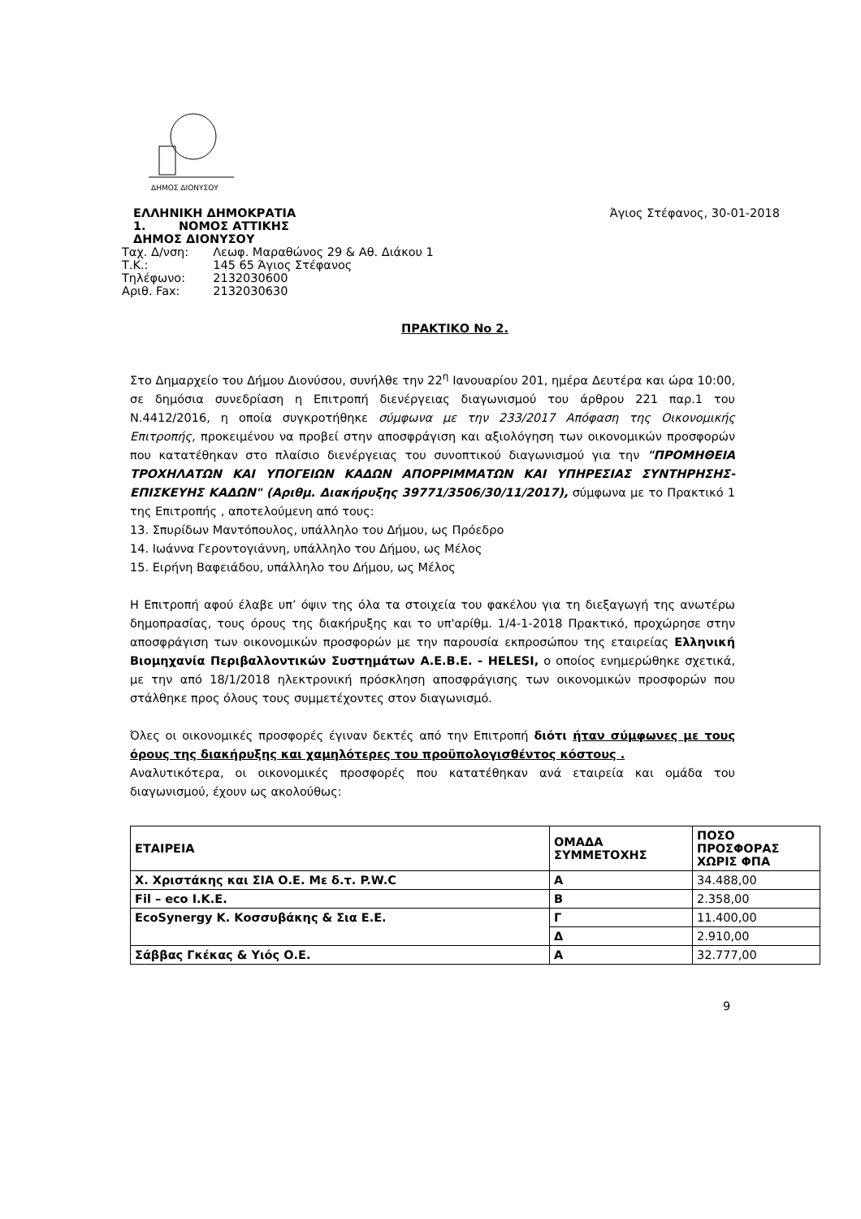ΔΗΜΟΣ ΔΙΟΝΥΣΟΥ
ΕΛΛΗΝΙΚΗ ΔΗΜΟΚΡΑΤΙΑ
1. ΝΟΜΟΣ ΑΤΤΙΚΗΣ
ΔΗΜΟΣ ΔΙΟΝΥΣΟΥ
Άγιος Στέφανος, 30-01-2018
| Ταχ. Δ/νση: | Λεωφ. Μαραθώνος 29 & Αθ. Διάκου 1 |
| Τ.Κ.: | 145 65 Άγιος Στέφανος |
| Τηλέφωνο: | 2132030600 |
| Αριθ. Fax: | 2132030630 |
ΠΡΑΚΤΙΚΟ Νο 2.
Στο Δημαρχείο του Δήμου Διονύσου, συνήλθε την 22<sup>η</sup> Ιανουαρίου 201, ημέρα Δευτέρα και ώρα 10:00, σε δημόσια συνεδρίαση η Επιτροπή διενέργειας διαγωνισμού του άρθρου 221 παρ.1 του Ν.4412/2016, η οποία συγκροτήθηκε σύμφωνα με την 233/2017 Απόφαση της Οικονομικής Επιτροπής, προκειμένου να προβεί στην αποσφράγιση και αξιολόγηση των οικονομικών προσφορών που κατατέθηκαν στο πλαίσιο διενέργειας του συνοπτικού διαγωνισμού για την "ΠΡΟΜΗΘΕΙΑ ΤΡΟΧΗΛΑΤΩΝ ΚΑΙ ΥΠΟΓΕΙΩΝ ΚΑΔΩΝ ΑΠΟΡΡΙΜΜΑΤΩΝ ΚΑΙ ΥΠΗΡΕΣΙΑΣ ΣΥΝΤΗΡΗΣΗΣ-ΕΠΙΣΚΕΥΗΣ ΚΑΔΩΝ" (Αριθμ. Διακήρυξης 39771/3506/30/11/2017), σύμφωνα με το Πρακτικό 1 της Επιτροπής , αποτελούμενη από τους:
13. Σπυρίδων Μαντόπουλος, υπάλληλο του Δήμου, ως Πρόεδρο
14. Ιωάννα Γεροντογιάννη, υπάλληλο του Δήμου, ως Μέλος
15. Ειρήνη Βαφειάδου, υπάλληλο του Δήμου, ως Μέλος
Η Επιτροπή αφού έλαβε υπ’ όψιν της όλα τα στοιχεία του φακέλου για τη διεξαγωγή της ανωτέρω δημοπρασίας, τους όρους της διακήρυξης και το υπ'αρίθμ. 1/4-1-2018 Πρακτικό, προχώρησε στην αποσφράγιση των οικονομικών προσφορών με την παρουσία εκπροσώπου της εταιρείας Ελληνική Βιομηχανία Περιβαλλοντικών Συστημάτων Α.Ε.Β.Ε. - HELESI, ο οποίος ενημερώθηκε σχετικά, με την από 18/1/2018 ηλεκτρονική πρόσκληση αποσφράγισης των οικονομικών προσφορών που στάλθηκε προς όλους τους συμμετέχοντες στον διαγωνισμό.
Όλες οι οικονομικές προσφορές έγιναν δεκτές από την Επιτροπή διότι ήταν σύμφωνες με τους όρους της διακήρυξης και χαμηλότερες του προϋπολογισθέντος κόστους .
Αναλυτικότερα, οι οικονομικές προσφορές που κατατέθηκαν ανά εταιρεία και ομάδα του διαγωνισμού, έχουν ως ακολούθως:
| ΕΤΑΙΡΕΙΑ | ΟΜΑΔΑ ΣΥΜΜΕΤΟΧΗΣ | ΠΟΣΟ ΠΡΟΣΦΟΡΑΣ ΧΩΡΙΣ ΦΠΑ |
| --- | --- | --- |
| Χ. Χριστάκης και ΣΙΑ Ο.Ε. Με δ.τ. P.W.C | Α | 34.488,00 |
| Fil – eco I.K.E. | Β | 2.358,00 |
| EcoSynergy Κ. Κοσσυβάκης & Σια Ε.Ε. | Γ | 11.400,00 |
| | Δ | 2.910,00 |
| Σάββας Γκέκας & Υιός Ο.Ε. | Α | 32.777,00 |
9